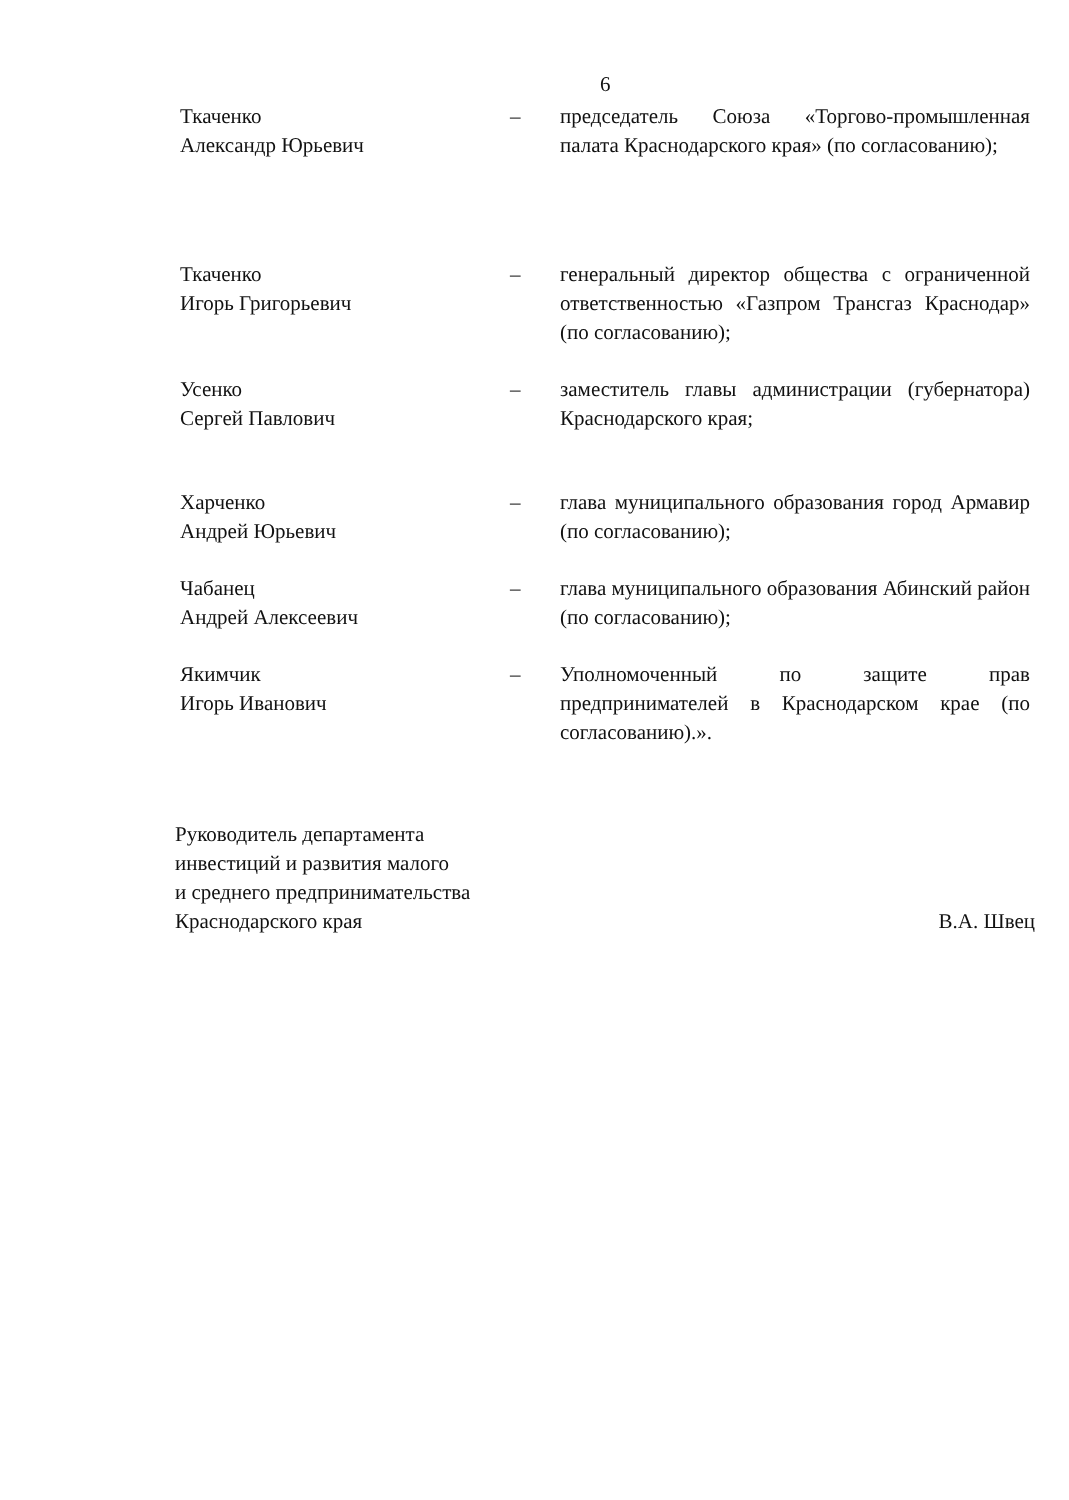6
Ткаченко
Александр Юрьевич
– председатель Союза «Торгово-промышленная палата Краснодарского края» (по согласованию);
Ткаченко
Игорь Григорьевич
– генеральный директор общества с ограниченной ответственностью «Газпром Трансгаз Краснодар» (по согласованию);
Усенко
Сергей Павлович
– заместитель главы администрации (губернатора) Краснодарского края;
Харченко
Андрей Юрьевич
– глава муниципального образования город Армавир (по согласованию);
Чабанец
Андрей Алексеевич
– глава муниципального образования Абинский район (по согласованию);
Якимчик
Игорь Иванович
– Уполномоченный по защите прав предпринимателей в Краснодарском крае (по согласованию).».
Руководитель департамента
инвестиций и развития малого
и среднего предпринимательства
Краснодарского края
В.А. Швец